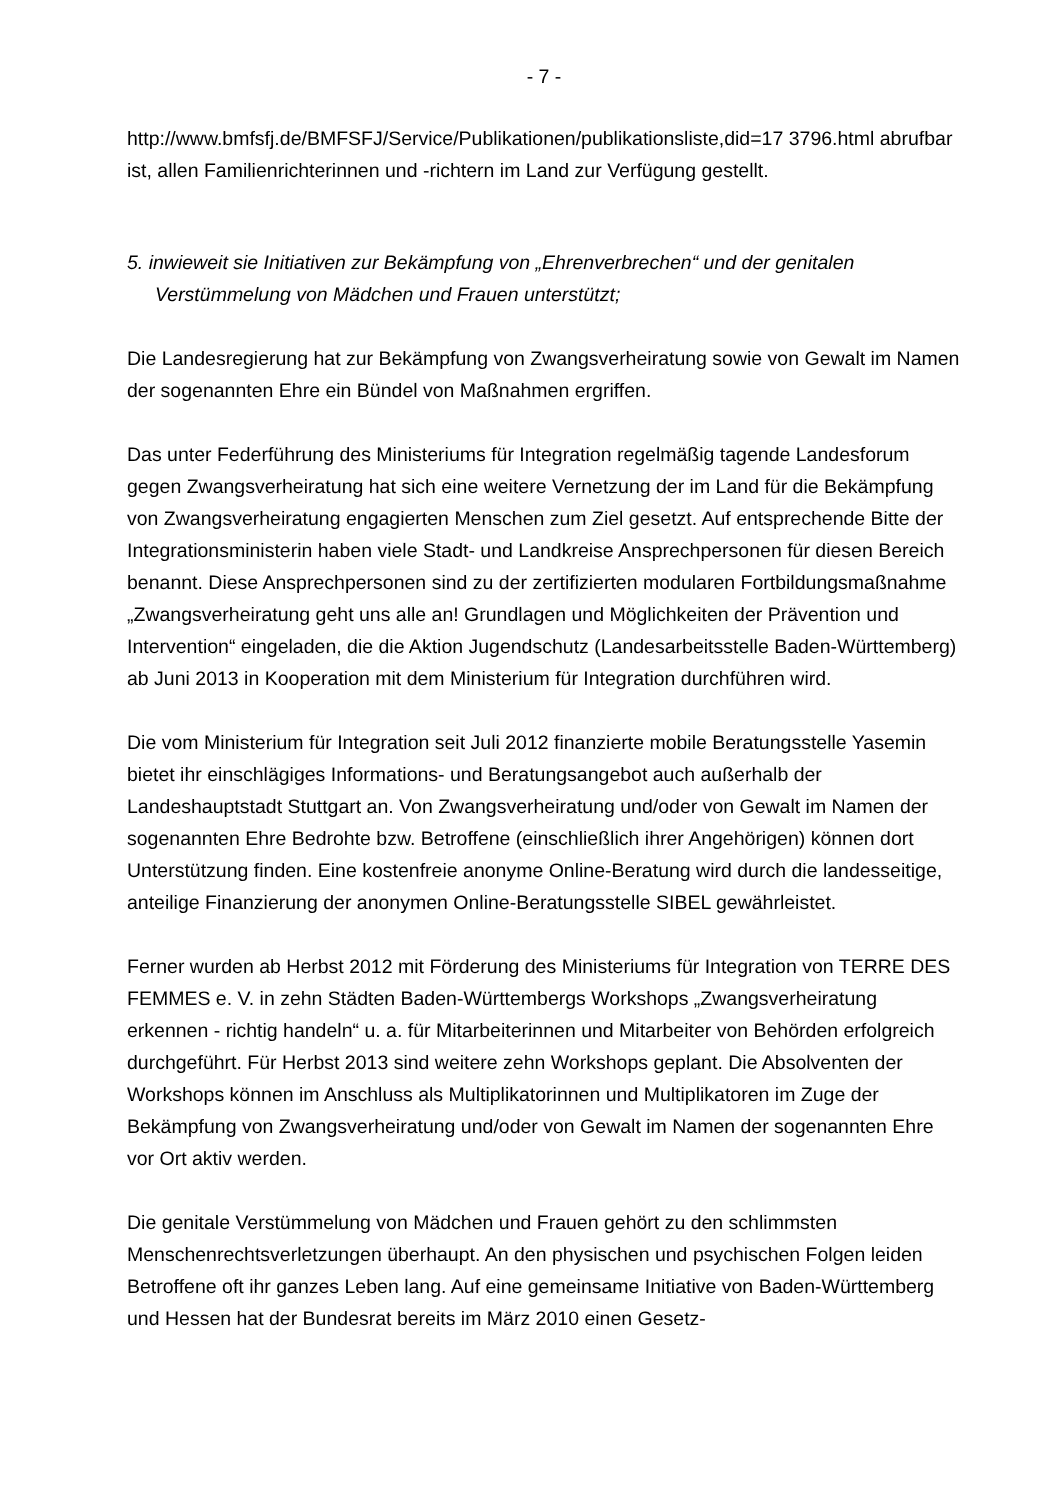- 7 -
http://www.bmfsfj.de/BMFSFJ/Service/Publikationen/publikationsliste,did=17 3796.html abrufbar ist, allen Familienrichterinnen und -richtern im Land zur Verfügung gestellt.
5. inwieweit sie Initiativen zur Bekämpfung von „Ehrenverbrechen“ und der genitalen Verstümmelung von Mädchen und Frauen unterstützt;
Die Landesregierung hat zur Bekämpfung von Zwangsverheiratung sowie von Gewalt im Namen der sogenannten Ehre ein Bündel von Maßnahmen ergriffen.
Das unter Federführung des Ministeriums für Integration regelmäßig tagende Landes­forum gegen Zwangsverheiratung hat sich eine weitere Vernetzung der im Land für die Bekämpfung von Zwangsverheiratung engagierten Menschen zum Ziel gesetzt. Auf entsprechende Bitte der Integrationsministerin haben viele Stadt- und Landkreise An­sprechpersonen für diesen Bereich benannt. Diese Ansprechpersonen sind zu der zer­tifizierten modularen Fortbildungsmaßnahme „Zwangsverheiratung geht uns alle an! Grundlagen und Möglichkeiten der Prävention und Intervention“ eingeladen, die die Aktion Jugendschutz (Landesarbeitsstelle Baden-Württemberg) ab Juni 2013 in Ko­operation mit dem Ministerium für Integration durchführen wird.
Die vom Ministerium für Integration seit Juli 2012 finanzierte mobile Beratungsstelle Yasemin bietet ihr einschlägiges Informations- und Beratungsangebot auch außerhalb der Landeshauptstadt Stuttgart an. Von Zwangsverheiratung und/oder von Gewalt im Namen der sogenannten Ehre Bedrohte bzw. Betroffene (einschließlich ihrer Angehö­rigen) können dort Unterstützung finden. Eine kostenfreie anonyme Online-Beratung wird durch die landesseitige, anteilige Finanzierung der anonymen Online-Beratungs­stelle SIBEL gewährleistet.
Ferner wurden ab Herbst 2012 mit Förderung des Ministeriums für Integration von TERRE DES FEMMES e. V. in zehn Städten Baden-Württembergs Workshops „Zwangsverheiratung erkennen - richtig handeln“ u. a. für Mitarbeiterinnen und Mitar­beiter von Behörden erfolgreich durchgeführt. Für Herbst 2013 sind weitere zehn Workshops geplant. Die Absolventen der Workshops können im Anschluss als Multi­plikatorinnen und Multiplikatoren im Zuge der Bekämpfung von Zwangsverheiratung und/oder von Gewalt im Namen der sogenannten Ehre vor Ort aktiv werden.
Die genitale Verstümmelung von Mädchen und Frauen gehört zu den schlimmsten Menschenrechtsverletzungen überhaupt. An den physischen und psychischen Folgen leiden Betroffene oft ihr ganzes Leben lang. Auf eine gemeinsame Initiative von Ba­den-Württemberg und Hessen hat der Bundesrat bereits im März 2010 einen Gesetz-